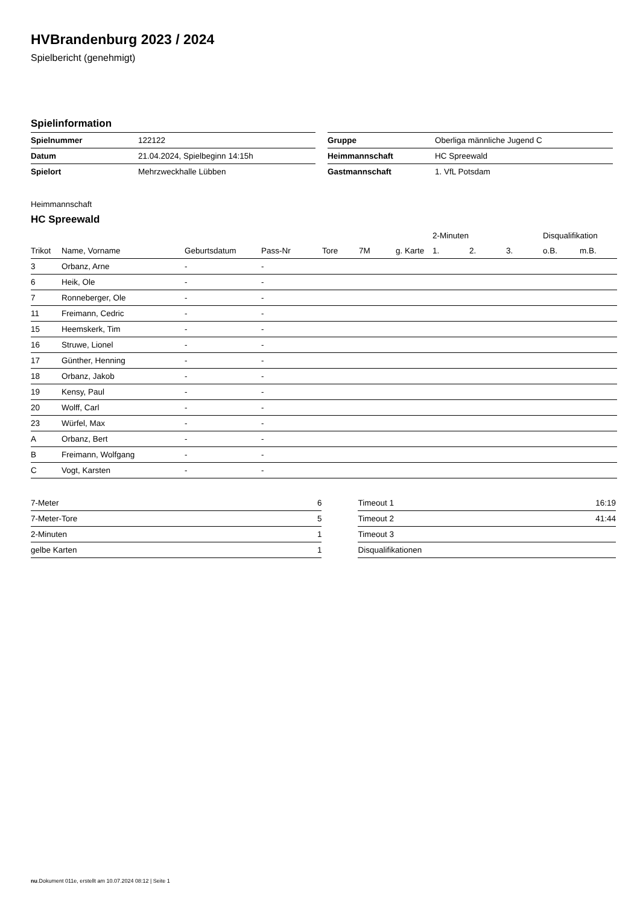HVBrandenburg 2023 / 2024
Spielbericht (genehmigt)
Spielinformation
| Spielnummer | 122122 |
| Datum | 21.04.2024, Spielbeginn 14:15h |
| Spielort | Mehrzweckhalle Lübben |
| Gruppe | Oberliga männliche Jugend C |
| Heimmannschaft | HC Spreewald |
| Gastmannschaft | 1. VfL Potsdam |
Heimmannschaft
HC Spreewald
| | | | | | | | 2-Minuten | | | Disqualifikation | |
| --- | --- | --- | --- | --- | --- | --- | --- | --- | --- | --- | --- |
| Trikot | Name, Vorname | Geburtsdatum | Pass-Nr | Tore | 7M | g. Karte | 1. | 2. | 3. | o.B. | m.B. |
| 3 | Orbanz, Arne | - | - | | | | | | | | |
| 6 | Heik, Ole | - | - | | | | | | | | |
| 7 | Ronneberger, Ole | - | - | | | | | | | | |
| 11 | Freimann, Cedric | - | - | | | | | | | | |
| 15 | Heemskerk, Tim | - | - | | | | | | | | |
| 16 | Struwe, Lionel | - | - | | | | | | | | |
| 17 | Günther, Henning | - | - | | | | | | | | |
| 18 | Orbanz, Jakob | - | - | | | | | | | | |
| 19 | Kensy, Paul | - | - | | | | | | | | |
| 20 | Wolff, Carl | - | - | | | | | | | | |
| 23 | Würfel, Max | - | - | | | | | | | | |
| A | Orbanz, Bert | - | - | | | | | | | | |
| B | Freimann, Wolfgang | - | - | | | | | | | | |
| C | Vogt, Karsten | - | - | | | | | | | | |
| 7-Meter | 6 |
| 7-Meter-Tore | 5 |
| 2-Minuten | 1 |
| gelbe Karten | 1 |
| Timeout 1 | 16:19 |
| Timeout 2 | 41:44 |
| Timeout 3 | |
| Disqualifikationen | |
nu.Dokument 011e, erstellt am 10.07.2024 08:12 | Seite 1